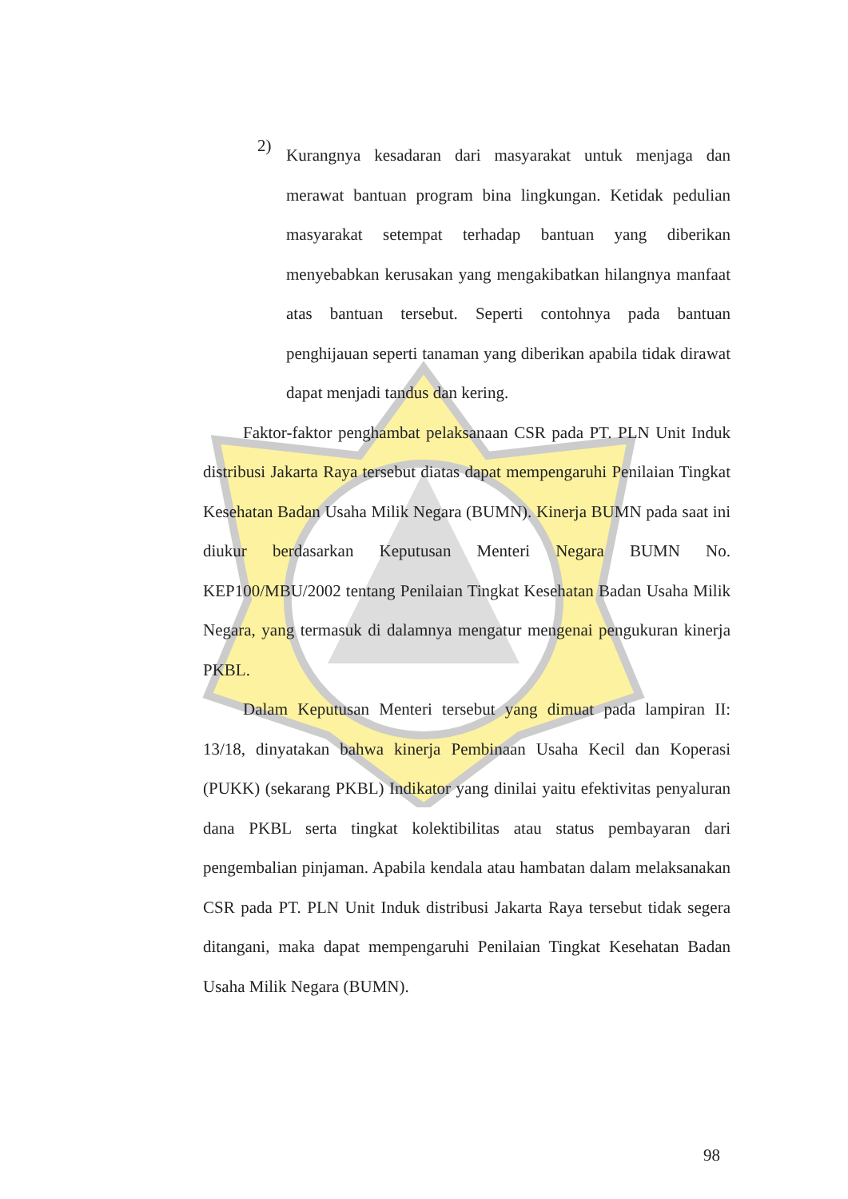2)
Kurangnya kesadaran dari masyarakat untuk menjaga dan merawat bantuan program bina lingkungan. Ketidak pedulian masyarakat setempat terhadap bantuan yang diberikan menyebabkan kerusakan yang mengakibatkan hilangnya manfaat atas bantuan tersebut. Seperti contohnya pada bantuan penghijauan seperti tanaman yang diberikan apabila tidak dirawat dapat menjadi tandus dan kering.
Faktor-faktor penghambat pelaksanaan CSR pada PT. PLN Unit Induk distribusi Jakarta Raya tersebut diatas dapat mempengaruhi Penilaian Tingkat Kesehatan Badan Usaha Milik Negara (BUMN). Kinerja BUMN pada saat ini diukur berdasarkan Keputusan Menteri Negara BUMN No. KEP100/MBU/2002 tentang Penilaian Tingkat Kesehatan Badan Usaha Milik Negara, yang termasuk di dalamnya mengatur mengenai pengukuran kinerja PKBL.
Dalam Keputusan Menteri tersebut yang dimuat pada lampiran II: 13/18, dinyatakan bahwa kinerja Pembinaan Usaha Kecil dan Koperasi (PUKK) (sekarang PKBL) Indikator yang dinilai yaitu efektivitas penyaluran dana PKBL serta tingkat kolektibilitas atau status pembayaran dari pengembalian pinjaman. Apabila kendala atau hambatan dalam melaksanakan CSR pada PT. PLN Unit Induk distribusi Jakarta Raya tersebut tidak segera ditangani, maka dapat mempengaruhi Penilaian Tingkat Kesehatan Badan Usaha Milik Negara (BUMN).
98